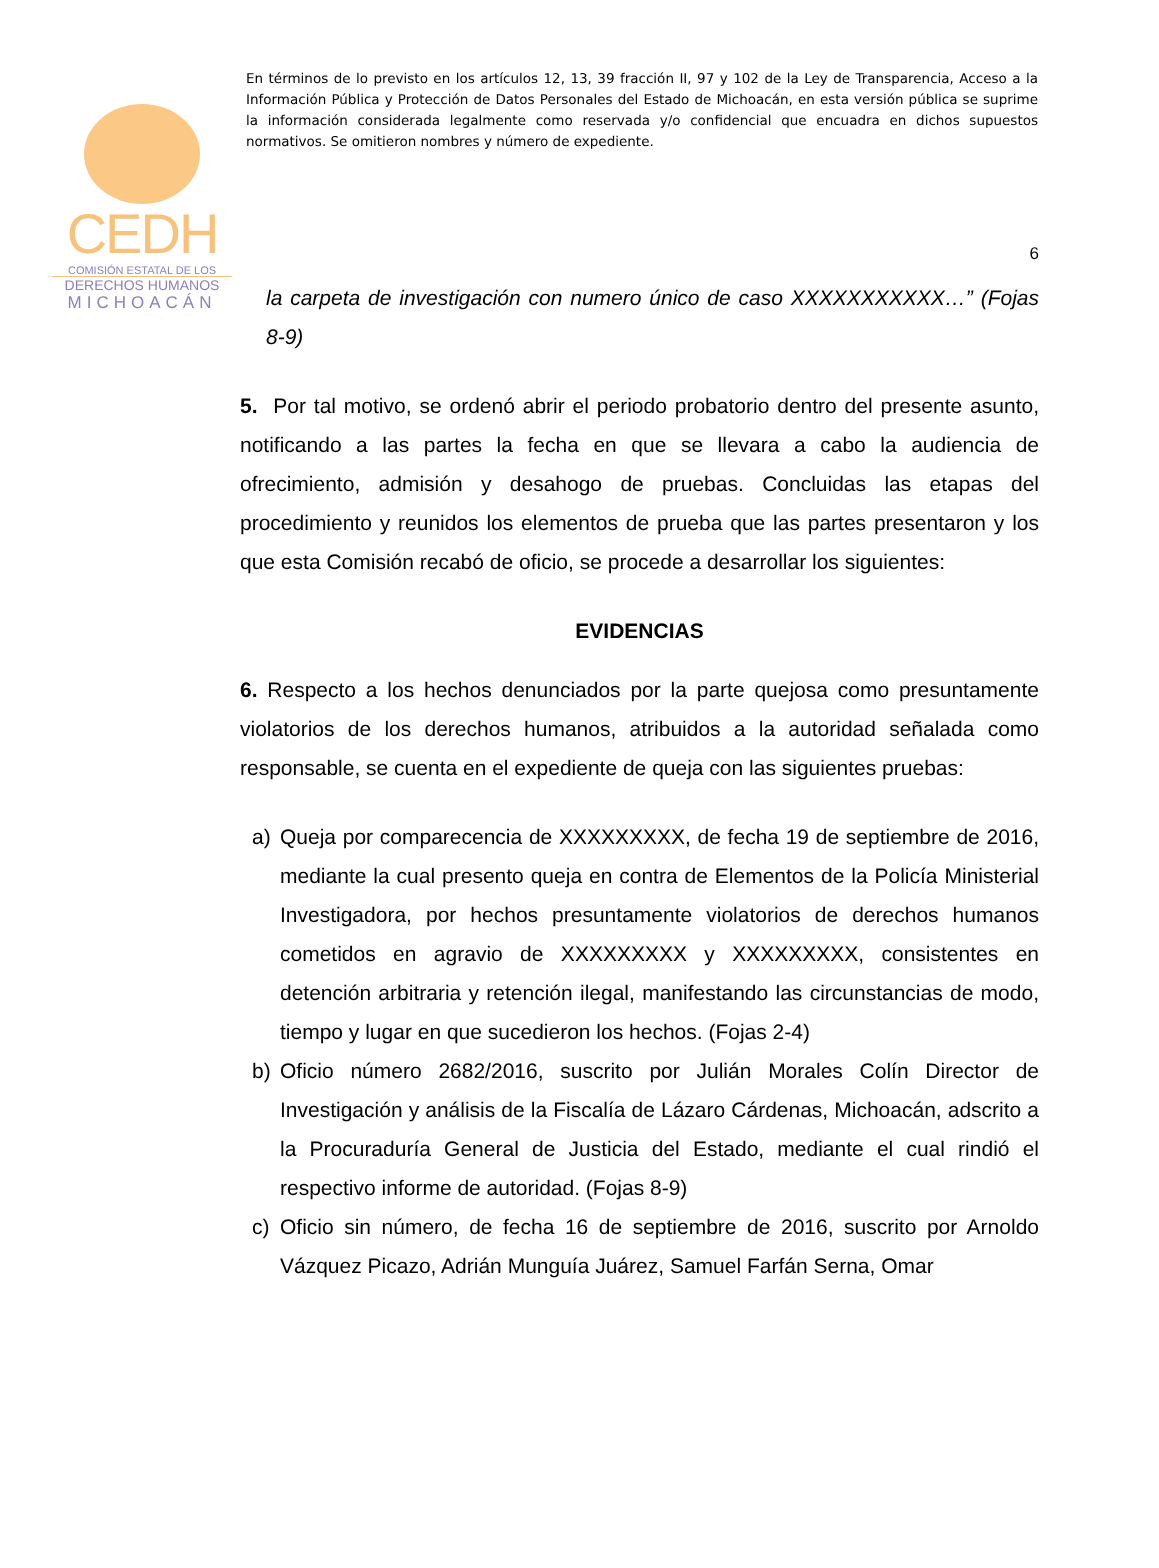CEDH
COMISIÓN ESTATAL DE LOS
DERECHOS HUMANOS
MICHOACÁN
En términos de lo previsto en los artículos 12, 13, 39 fracción II, 97 y 102 de la Ley de Transparencia, Acceso a la Información Pública y Protección de Datos Personales del Estado de Michoacán, en esta versión pública se suprime la información considerada legalmente como reservada y/o confidencial que encuadra en dichos supuestos normativos. Se omitieron nombres y número de expediente.
6
la carpeta de investigación con numero único de caso XXXXXXXXXXX…” (Fojas 8-9)
5. Por tal motivo, se ordenó abrir el periodo probatorio dentro del presente asunto, notificando a las partes la fecha en que se llevara a cabo la audiencia de ofrecimiento, admisión y desahogo de pruebas. Concluidas las etapas del procedimiento y reunidos los elementos de prueba que las partes presentaron y los que esta Comisión recabó de oficio, se procede a desarrollar los siguientes:
EVIDENCIAS
6. Respecto a los hechos denunciados por la parte quejosa como presuntamente violatorios de los derechos humanos, atribuidos a la autoridad señalada como responsable, se cuenta en el expediente de queja con las siguientes pruebas:
a) Queja por comparecencia de XXXXXXXXX, de fecha 19 de septiembre de 2016, mediante la cual presento queja en contra de Elementos de la Policía Ministerial Investigadora, por hechos presuntamente violatorios de derechos humanos cometidos en agravio de XXXXXXXXX y XXXXXXXXX, consistentes en detención arbitraria y retención ilegal, manifestando las circunstancias de modo, tiempo y lugar en que sucedieron los hechos. (Fojas 2-4)
b) Oficio número 2682/2016, suscrito por Julián Morales Colín Director de Investigación y análisis de la Fiscalía de Lázaro Cárdenas, Michoacán, adscrito a la Procuraduría General de Justicia del Estado, mediante el cual rindió el respectivo informe de autoridad. (Fojas 8-9)
c) Oficio sin número, de fecha 16 de septiembre de 2016, suscrito por Arnoldo Vázquez Picazo, Adrián Munguía Juárez, Samuel Farfán Serna, Omar